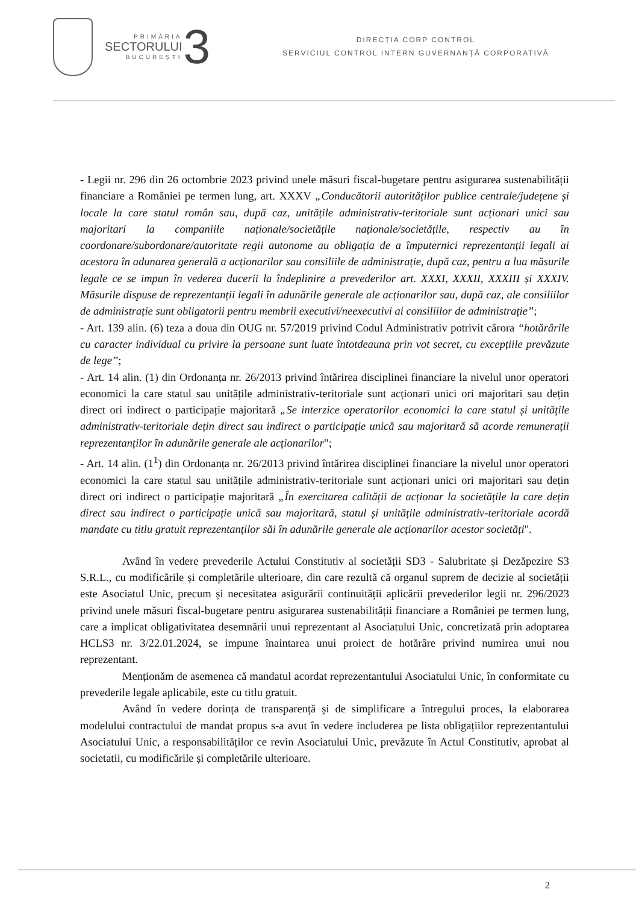PRIMĂRIA
SECTORULUI
BUCUREȘTI
3
DIRECȚIA CORP CONTROL
SERVICIUL CONTROL INTERN GUVERNANȚĂ CORPORATIVĂ
- Legii nr. 296 din 26 octombrie 2023 privind unele măsuri fiscal-bugetare pentru asigurarea sustenabilității financiare a României pe termen lung, art. XXXV „Conducătorii autorităților publice centrale/județene și locale la care statul român sau, după caz, unitățile administrativ-teritoriale sunt acționari unici sau majoritari la companiile naționale/societățile naționale/societățile, respectiv au în coordonare/subordonare/autoritate regii autonome au obligația de a împuternici reprezentanții legali ai acestora în adunarea generală a acționarilor sau consiliile de administrație, după caz, pentru a lua măsurile legale ce se impun în vederea ducerii la îndeplinire a prevederilor art. XXXI, XXXII, XXXIII și XXXIV. Măsurile dispuse de reprezentanții legali în adunările generale ale acționarilor sau, după caz, ale consiliilor de administrație sunt obligatorii pentru membrii executivi/neexecutivi ai consiliilor de administrație”;
- Art. 139 alin. (6) teza a doua din OUG nr. 57/2019 privind Codul Administrativ potrivit cărora “hotărârile cu caracter individual cu privire la persoane sunt luate întotdeauna prin vot secret, cu excepțiile prevăzute de lege”;
- Art. 14 alin. (1) din Ordonanța nr. 26/2013 privind întărirea disciplinei financiare la nivelul unor operatori economici la care statul sau unitățile administrativ-teritoriale sunt acționari unici ori majoritari sau dețin direct ori indirect o participație majoritară „Se interzice operatorilor economici la care statul și unitățile administrativ-teritoriale dețin direct sau indirect o participație unică sau majoritară să acorde remunerații reprezentanților în adunările generale ale acționarilor";
- Art. 14 alin. (1<sup>1</sup>) din Ordonanța nr. 26/2013 privind întărirea disciplinei financiare la nivelul unor operatori economici la care statul sau unitățile administrativ-teritoriale sunt acționari unici ori majoritari sau dețin direct ori indirect o participație majoritară „În exercitarea calității de acționar la societățile la care dețin direct sau indirect o participație unică sau majoritară, statul și unitățile administrativ-teritoriale acordă mandate cu titlu gratuit reprezentanților săi în adunările generale ale acționarilor acestor societăți".
Având în vedere prevederile Actului Constitutiv al societății SD3 - Salubritate și Dezăpezire S3 S.R.L., cu modificările și completările ulterioare, din care rezultă că organul suprem de decizie al societății este Asociatul Unic, precum și necesitatea asigurării continuității aplicării prevederilor legii nr. 296/2023 privind unele măsuri fiscal-bugetare pentru asigurarea sustenabilității financiare a României pe termen lung, care a implicat obligativitatea desemnării unui reprezentant al Asociatului Unic, concretizată prin adoptarea HCLS3 nr. 3/22.01.2024, se impune înaintarea unui proiect de hotărâre privind numirea unui nou reprezentant.
Menționăm de asemenea că mandatul acordat reprezentantului Asociatului Unic, în conformitate cu prevederile legale aplicabile, este cu titlu gratuit.
Având în vedere dorința de transparență și de simplificare a întregului proces, la elaborarea modelului contractului de mandat propus s-a avut în vedere includerea pe lista obligațiilor reprezentantului Asociatului Unic, a responsabilităților ce revin Asociatului Unic, prevăzute în Actul Constitutiv, aprobat al societatii, cu modificările și completările ulterioare.
2